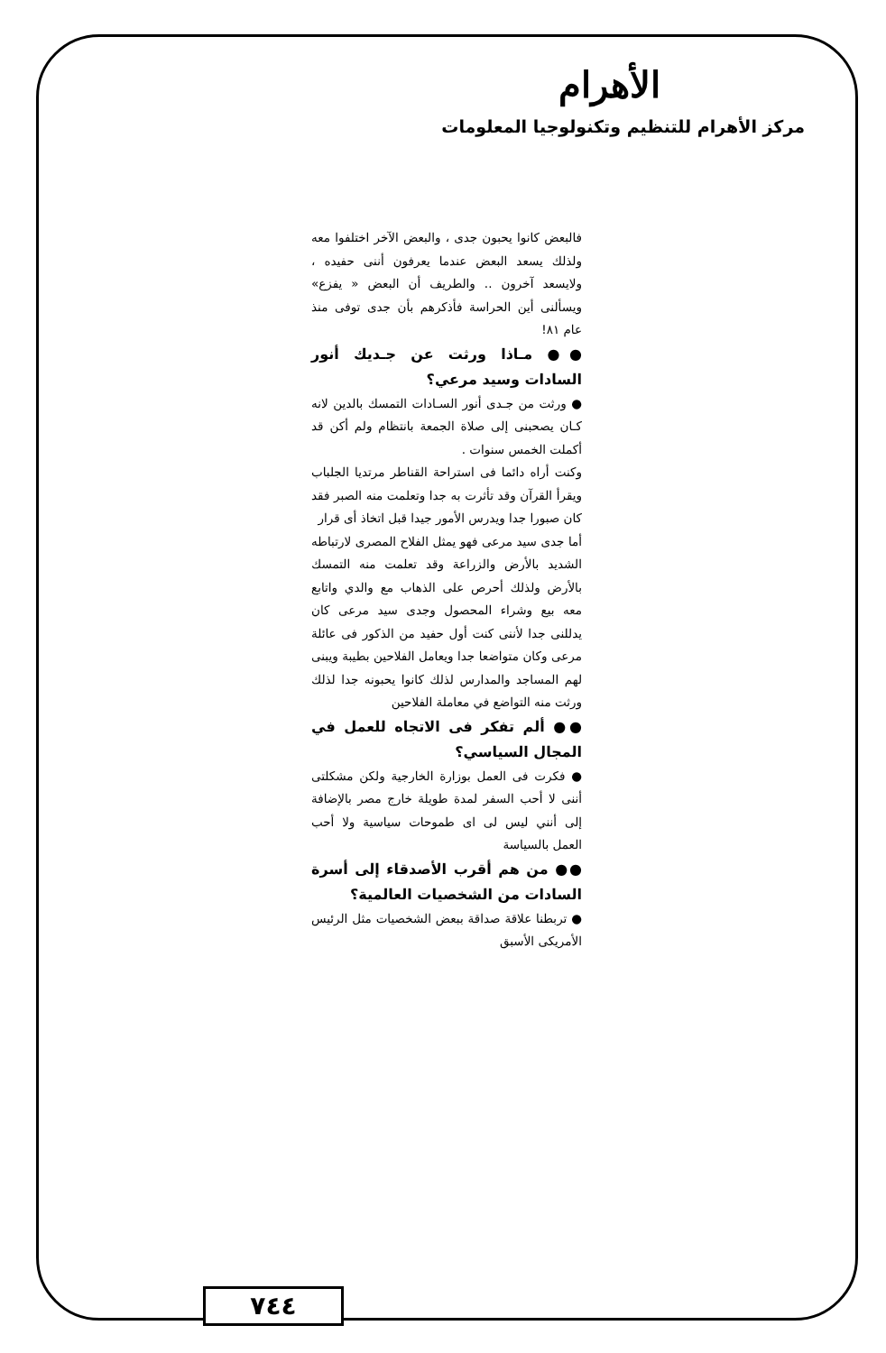الأهرام
مركز الأهرام للتنظيم وتكنولوجيا المعلومات
فالبعض كانوا يحبون جدى ، والبعض الآخر اختلفوا معه ولذلك يسعد البعض عندما يعرفون أننى حفيده ، ولايسعد آخرون .. والطريف أن البعض « يفزع» ويسألنى أين الحراسة فأذكرهم بأن جدى توفى منذ عام ٨١!
●● مـاذا ورثت عن جـديك أنور السادات وسيد مرعي؟
● ورثت من جـدى أنور السـادات التمسك بالدين لانه كـان يصحبنى إلى صلاة الجمعة بانتظام ولم أكن قد أكملت الخمس سنوات .
وكنت أراه دائما فى استراحة القناطر مرتديا الجلباب ويقرأ القرآن وقد تأثرت به جدا وتعلمت منه الصبر فقد كان صبورا جدا ويدرس الأمور جيدا قبل اتخاذ أى قرار
أما جدى سيد مرعى فهو يمثل الفلاح المصرى لارتباطه الشديد بالأرض والزراعة وقد تعلمت منه التمسك بالأرض ولذلك أحرص على الذهاب مع والدي واتابع معه بيع وشراء المحصول وجدى سيد مرعى كان يدللنى جدا لأننى كنت أول حفيد من الذكور فى عائلة مرعى وكان متواضعا جدا ويعامل الفلاحين بطيبة ويبنى لهم المساجد والمدارس لذلك كانوا يحبونه جدا لذلك ورثت منه التواضع في معاملة الفلاحين
●● ألم تفكر فى الاتجاه للعمل في المجال السياسي؟
● فكرت فى العمل بوزارة الخارجية ولكن مشكلتى أننى لا أحب السفر لمدة طويلة خارج مصر بالإضافة إلى أنني ليس لى اى طموحات سياسية ولا أحب العمل بالسياسة
●● من هم أقرب الأصدقاء إلى أسرة السادات من الشخصيات العالمية؟
● تربطنا علاقة صداقة ببعض الشخصيات مثل الرئيس الأمريكى الأسبق
٧٤٤